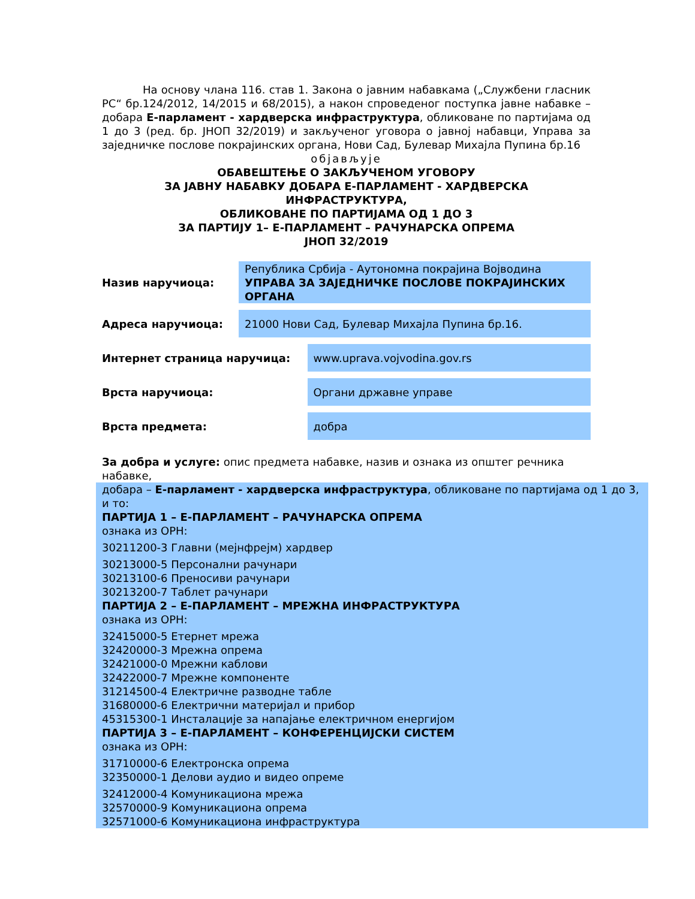На основу члана 116. став 1. Закона о јавним набавкама („Службени гласник РС“ бр.124/2012, 14/2015 и 68/2015), а након спроведеног поступка јавне набавке – добара Е-парламент - хардверска инфраструктура, обликоване по партијама од 1 до 3 (ред. бр. ЈНОП 32/2019) и закљученог уговора о јавној набавци, Управа за заједничке послове покрајинских органа, Нови Сад, Булевар Михајла Пупина бр.16
објављује
ОБАВЕШТЕЊЕ О ЗАКЉУЧЕНОМ УГОВОРУ
ЗА ЈАВНУ НАБАВКУ ДОБАРА Е-ПАРЛАМЕНТ - ХАРДВЕРСКА ИНФРАСТРУКТУРА,
ОБЛИКОВАНЕ ПО ПАРТИЈАМА ОД 1 ДО 3
ЗА ПАРТИЈУ 1– Е-ПАРЛАМЕНТ – РАЧУНАРСКА ОПРЕМА
ЈНОП 32/2019
Назив наручиоца:
Република Србија - Аутономна покрајина Војводина
УПРАВА ЗА ЗАЈЕДНИЧКЕ ПОСЛОВЕ ПОКРАЈИНСКИХ ОРГАНА
Адреса наручиоца:
21000 Нови Сад, Булевар Михајла Пупина бр.16.
Интернет страница наручица:
www.uprava.vojvodina.gov.rs
Врста наручиоца:
Органи државне управе
Врста предмета:
добра
За добра и услуге: опис предмета набавке, назив и ознака из општег речника набавке,
добара – Е-парламент - хардверска инфраструктура, обликоване по партијама од 1 до 3, и то:
ПАРТИЈА 1 – Е-ПАРЛАМЕНТ – РАЧУНАРСКА ОПРЕМА
ознака из ОРН:
30211200-3 Главни (мејнфрејм) хардвер
30213000-5 Персонални рачунари
30213100-6 Преносиви рачунари
30213200-7 Таблет рачунари
ПАРТИЈА 2 – Е-ПАРЛАМЕНТ – МРЕЖНА ИНФРАСТРУКТУРА
ознака из ОРН:
32415000-5 Етернет мрежа
32420000-3 Мрежна опрема
32421000-0 Мрежни каблови
32422000-7 Мрежне компоненте
31214500-4 Електричне разводне табле
31680000-6 Електрични материјал и прибор
45315300-1 Инсталације за напајање електричном енергијом
ПАРТИЈА 3 – Е-ПАРЛАМЕНТ – КОНФЕРЕНЦИЈСКИ СИСТЕМ
ознака из ОРН:
31710000-6 Електронска опрема
32350000-1 Делови аудио и видео опреме
32412000-4 Комуникациона мрежа
32570000-9 Комуникациона опрема
32571000-6 Комуникациона инфраструктура